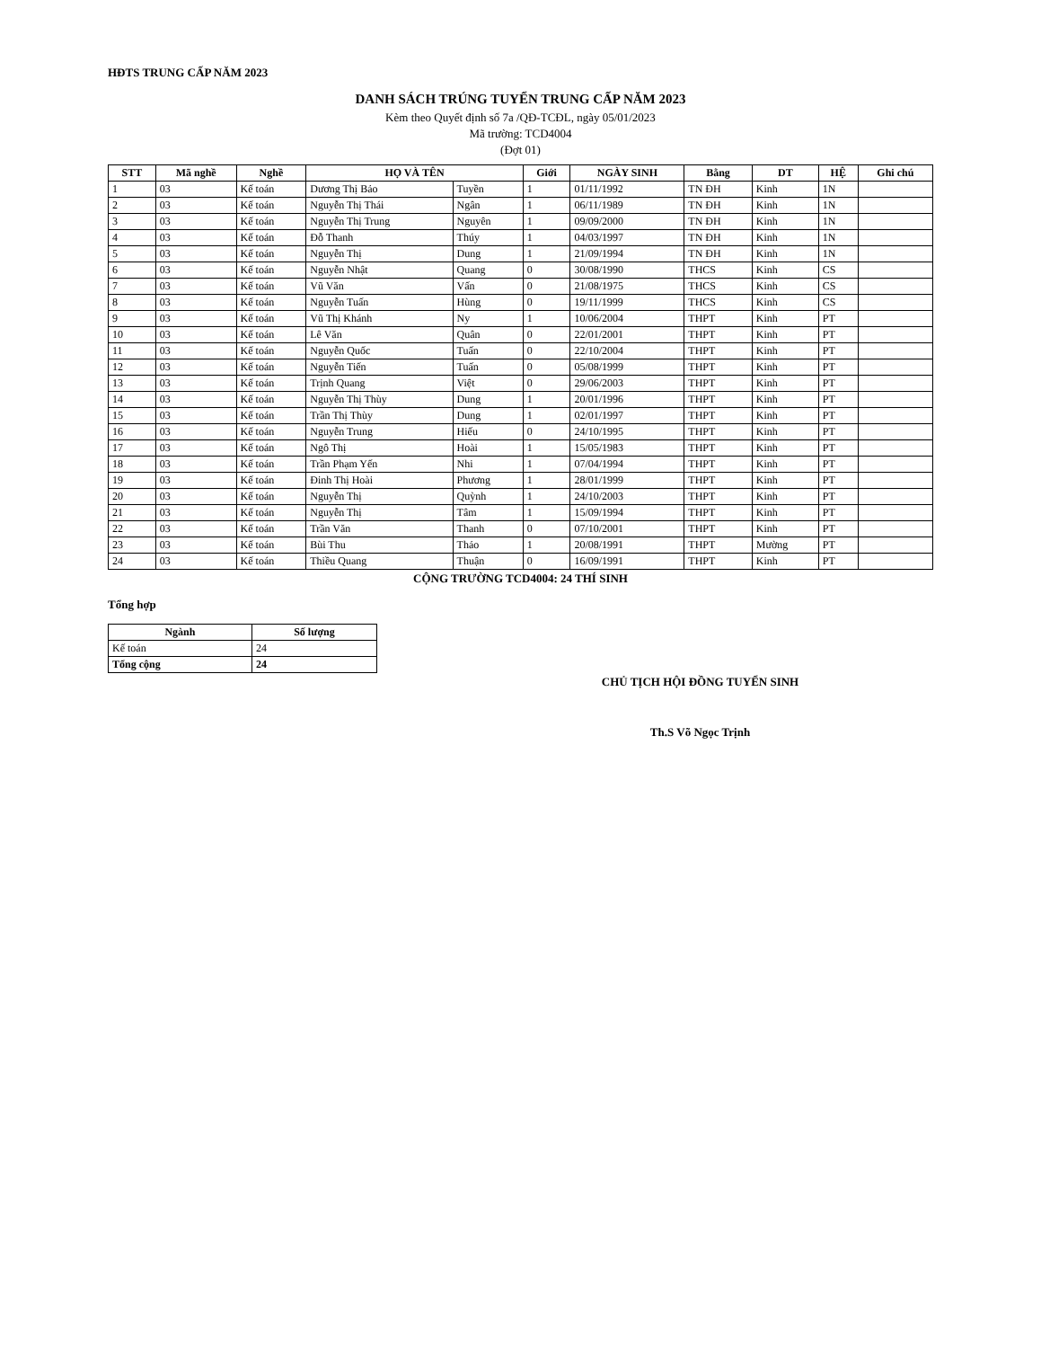HĐTS TRUNG CẤP NĂM 2023
DANH SÁCH TRÚNG TUYỂN TRUNG CẤP NĂM 2023
Kèm theo Quyết định số 7a /QĐ-TCĐL, ngày 05/01/2023
Mã trường: TCD4004
(Đợt 01)
| STT | Mã nghề | Nghề | HỌ VÀ TÊN | | Giới | NGÀY SINH | Bằng | DT | HỆ | Ghi chú |
| --- | --- | --- | --- | --- | --- | --- | --- | --- | --- | --- |
| 1 | 03 | Kế toán | Dương Thị Bảo | Tuyền | 1 | 01/11/1992 | TN ĐH | Kinh | 1N | |
| 2 | 03 | Kế toán | Nguyễn Thị Thái | Ngân | 1 | 06/11/1989 | TN ĐH | Kinh | 1N | |
| 3 | 03 | Kế toán | Nguyễn Thị Trung | Nguyên | 1 | 09/09/2000 | TN ĐH | Kinh | 1N | |
| 4 | 03 | Kế toán | Đỗ Thanh | Thúy | 1 | 04/03/1997 | TN ĐH | Kinh | 1N | |
| 5 | 03 | Kế toán | Nguyễn Thị | Dung | 1 | 21/09/1994 | TN ĐH | Kinh | 1N | |
| 6 | 03 | Kế toán | Nguyễn Nhật | Quang | 0 | 30/08/1990 | THCS | Kinh | CS | |
| 7 | 03 | Kế toán | Vũ Văn | Vấn | 0 | 21/08/1975 | THCS | Kinh | CS | |
| 8 | 03 | Kế toán | Nguyễn Tuấn | Hùng | 0 | 19/11/1999 | THCS | Kinh | CS | |
| 9 | 03 | Kế toán | Vũ Thị Khánh | Ny | 1 | 10/06/2004 | THPT | Kinh | PT | |
| 10 | 03 | Kế toán | Lê Văn | Quân | 0 | 22/01/2001 | THPT | Kinh | PT | |
| 11 | 03 | Kế toán | Nguyễn Quốc | Tuấn | 0 | 22/10/2004 | THPT | Kinh | PT | |
| 12 | 03 | Kế toán | Nguyễn Tiến | Tuấn | 0 | 05/08/1999 | THPT | Kinh | PT | |
| 13 | 03 | Kế toán | Trịnh Quang | Việt | 0 | 29/06/2003 | THPT | Kinh | PT | |
| 14 | 03 | Kế toán | Nguyễn Thị Thùy | Dung | 1 | 20/01/1996 | THPT | Kinh | PT | |
| 15 | 03 | Kế toán | Trần Thị Thùy | Dung | 1 | 02/01/1997 | THPT | Kinh | PT | |
| 16 | 03 | Kế toán | Nguyễn Trung | Hiếu | 0 | 24/10/1995 | THPT | Kinh | PT | |
| 17 | 03 | Kế toán | Ngô Thị | Hoài | 1 | 15/05/1983 | THPT | Kinh | PT | |
| 18 | 03 | Kế toán | Trần Phạm Yến | Nhi | 1 | 07/04/1994 | THPT | Kinh | PT | |
| 19 | 03 | Kế toán | Đinh Thị Hoài | Phương | 1 | 28/01/1999 | THPT | Kinh | PT | |
| 20 | 03 | Kế toán | Nguyễn Thị | Quỳnh | 1 | 24/10/2003 | THPT | Kinh | PT | |
| 21 | 03 | Kế toán | Nguyễn Thị | Tâm | 1 | 15/09/1994 | THPT | Kinh | PT | |
| 22 | 03 | Kế toán | Trần Văn | Thanh | 0 | 07/10/2001 | THPT | Kinh | PT | |
| 23 | 03 | Kế toán | Bùi Thu | Thảo | 1 | 20/08/1991 | THPT | Mường | PT | |
| 24 | 03 | Kế toán | Thiều Quang | Thuận | 0 | 16/09/1991 | THPT | Kinh | PT | |
CỘNG TRƯỜNG TCD4004: 24 THÍ SINH
Tổng hợp
| Ngành | Số lượng |
| --- | --- |
| Kế toán | 24 |
| Tổng cộng | 24 |
CHỦ TỊCH HỘI ĐỒNG TUYỂN SINH
Th.S Võ Ngọc Trịnh